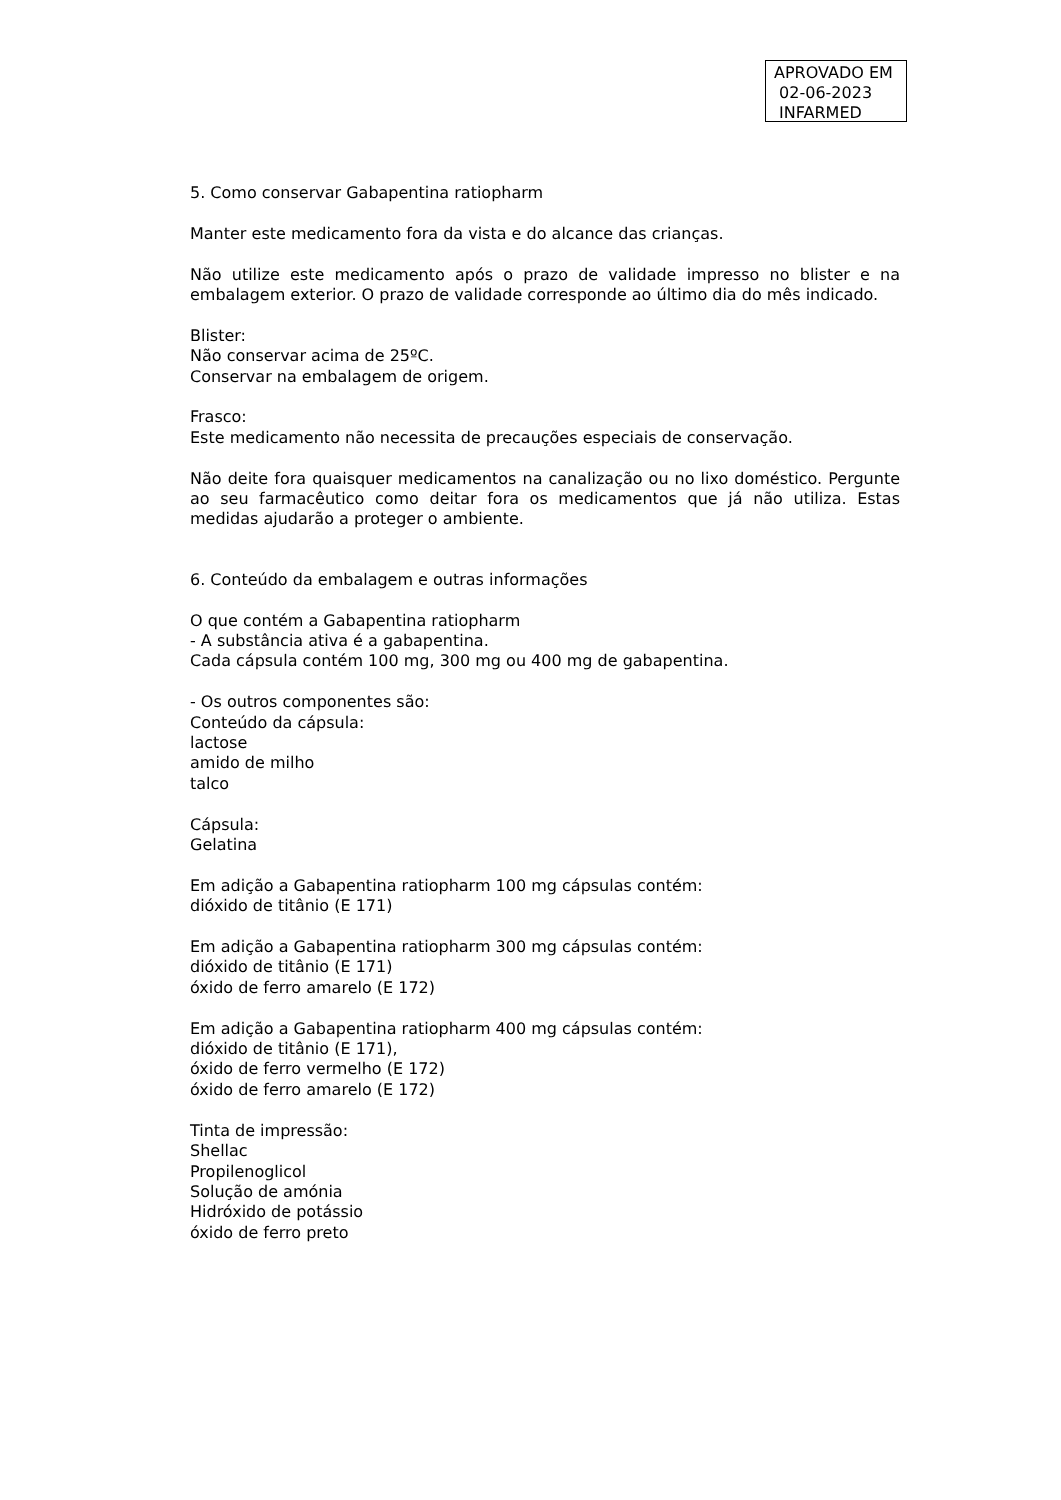APROVADO EM
02-06-2023
INFARMED
5. Como conservar Gabapentina ratiopharm
Manter este medicamento fora da vista e do alcance das crianças.
Não utilize este medicamento após o prazo de validade impresso no blister e na embalagem exterior. O prazo de validade corresponde ao último dia do mês indicado.
Blister:
Não conservar acima de 25ºC.
Conservar na embalagem de origem.
Frasco:
Este medicamento não necessita de precauções especiais de conservação.
Não deite fora quaisquer medicamentos na canalização ou no lixo doméstico. Pergunte ao seu farmacêutico como deitar fora os medicamentos que já não utiliza. Estas medidas ajudarão a proteger o ambiente.
6. Conteúdo da embalagem e outras informações
O que contém a Gabapentina ratiopharm
- A substância ativa é a gabapentina.
Cada cápsula contém 100 mg, 300 mg ou 400 mg de gabapentina.
- Os outros componentes são:
Conteúdo da cápsula:
lactose
amido de milho
talco
Cápsula:
Gelatina
Em adição a Gabapentina ratiopharm 100 mg cápsulas contém:
dióxido de titânio (E 171)
Em adição a Gabapentina ratiopharm 300 mg cápsulas contém:
dióxido de titânio (E 171)
óxido de ferro amarelo (E 172)
Em adição a Gabapentina ratiopharm 400 mg cápsulas contém:
dióxido de titânio (E 171),
óxido de ferro vermelho (E 172)
óxido de ferro amarelo (E 172)
Tinta de impressão:
Shellac
Propilenoglicol
Solução de amónia
Hidróxido de potássio
óxido de ferro preto